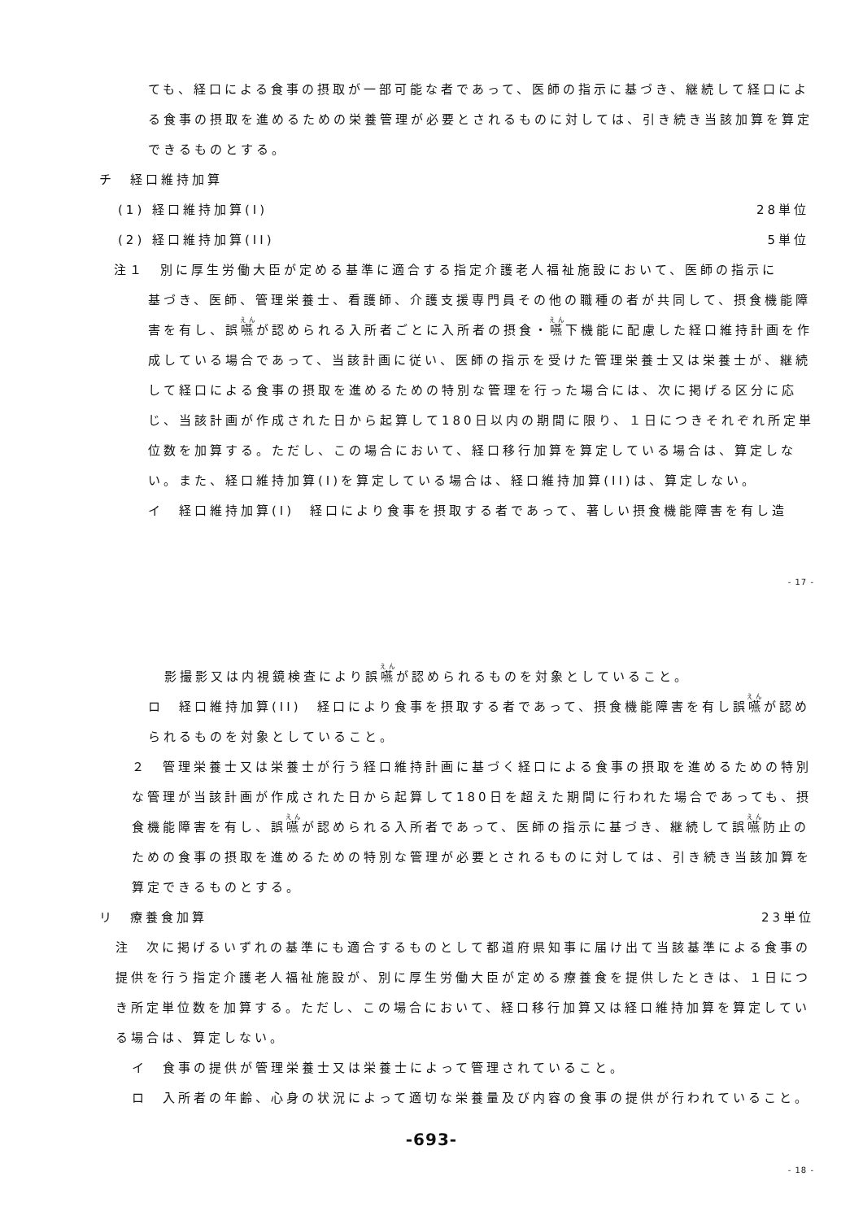ても、経口による食事の摂取が一部可能な者であって、医師の指示に基づき、継続して経口による食事の摂取を進めるための栄養管理が必要とされるものに対しては、引き続き当該加算を算定できるものとする。
チ　経口維持加算
(1) 経口維持加算(I) 28単位
(2) 経口維持加算(II) 5単位
注１　別に厚生労働大臣が定める基準に適合する指定介護老人福祉施設において、医師の指示に
基づき、医師、管理栄養士、看護師、介護支援専門員その他の職種の者が共同して、摂食機能障害を有し、誤嚥が認められる入所者ごとに入所者の摂食・嚥下機能に配慮した経口維持計画を作成している場合であって、当該計画に従い、医師の指示を受けた管理栄養士又は栄養士が、継続して経口による食事の摂取を進めるための特別な管理を行った場合には、次に掲げる区分に応じ、当該計画が作成された日から起算して180日以内の期間に限り、１日につきそれぞれ所定単位数を加算する。ただし、この場合において、経口移行加算を算定している場合は、算定しない。また、経口維持加算(I)を算定している場合は、経口維持加算(II)は、算定しない。
イ　経口維持加算(I)　経口により食事を摂取する者であって、著しい摂食機能障害を有し造
- 17 -
影撮影又は内視鏡検査により誤嚥が認められるものを対象としていること。
ロ　経口維持加算(II)　経口により食事を摂取する者であって、摂食機能障害を有し誤嚥が認められるものを対象としていること。
２　管理栄養士又は栄養士が行う経口維持計画に基づく経口による食事の摂取を進めるための特別な管理が当該計画が作成された日から起算して180日を超えた期間に行われた場合であっても、摂食機能障害を有し、誤嚥が認められる入所者であって、医師の指示に基づき、継続して誤嚥防止のための食事の摂取を進めるための特別な管理が必要とされるものに対しては、引き続き当該加算を算定できるものとする。
リ　療養食加算 23単位
注　次に掲げるいずれの基準にも適合するものとして都道府県知事に届け出て当該基準による食事の提供を行う指定介護老人福祉施設が、別に厚生労働大臣が定める療養食を提供したときは、１日につき所定単位数を加算する。ただし、この場合において、経口移行加算又は経口維持加算を算定している場合は、算定しない。
イ　食事の提供が管理栄養士又は栄養士によって管理されていること。
ロ　入所者の年齢、心身の状況によって適切な栄養量及び内容の食事の提供が行われていること。
-693-
- 18 -